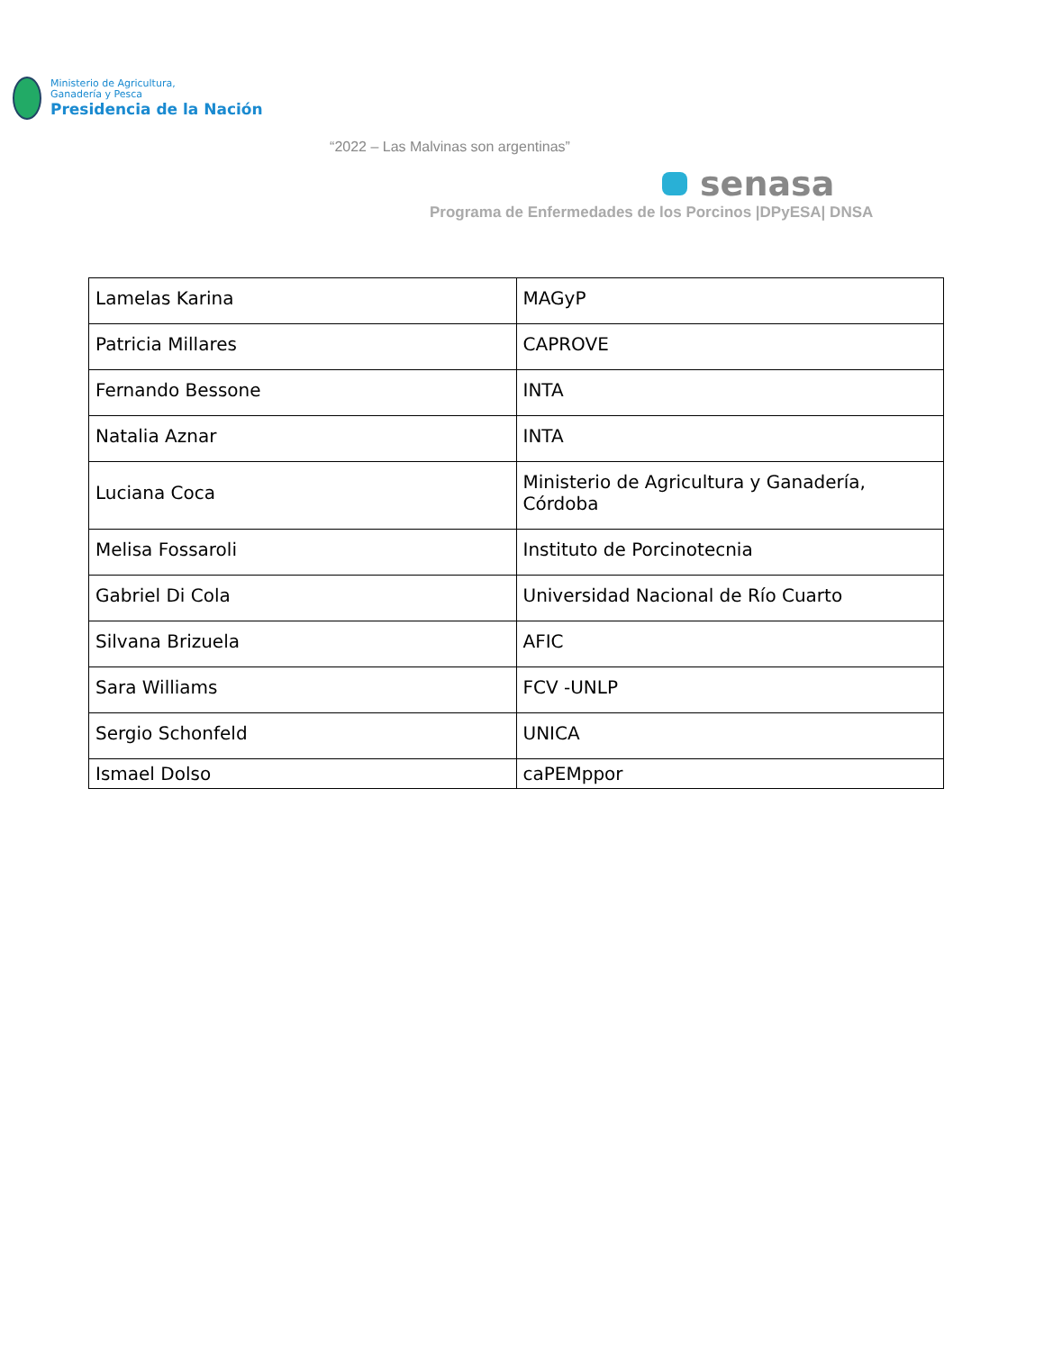Ministerio de Agricultura,
Ganadería y Pesca
Presidencia de la Nación
“2022 – Las Malvinas son argentinas”
senasa
Programa de Enfermedades de los Porcinos |DPyESA| DNSA
| Lamelas Karina | MAGyP |
| Patricia Millares | CAPROVE |
| Fernando Bessone | INTA |
| Natalia Aznar | INTA |
| Luciana Coca | Ministerio de Agricultura y Ganadería, Córdoba |
| Melisa Fossaroli | Instituto de Porcinotecnia |
| Gabriel Di Cola | Universidad Nacional de Río Cuarto |
| Silvana Brizuela | AFIC |
| Sara Williams | FCV -UNLP |
| Sergio Schonfeld | UNICA |
| Ismael Dolso | caPEMppor |